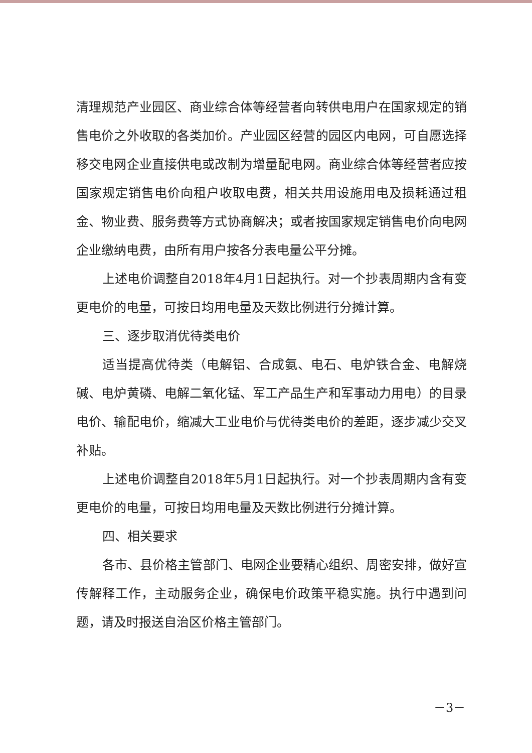清理规范产业园区、商业综合体等经营者向转供电用户在国家规定的销售电价之外收取的各类加价。产业园区经营的园区内电网，可自愿选择移交电网企业直接供电或改制为增量配电网。商业综合体等经营者应按国家规定销售电价向租户收取电费，相关共用设施用电及损耗通过租金、物业费、服务费等方式协商解决；或者按国家规定销售电价向电网企业缴纳电费，由所有用户按各分表电量公平分摊。
上述电价调整自2018年4月1日起执行。对一个抄表周期内含有变更电价的电量，可按日均用电量及天数比例进行分摊计算。
三、逐步取消优待类电价
适当提高优待类（电解铝、合成氨、电石、电炉铁合金、电解烧碱、电炉黄磷、电解二氧化锰、军工产品生产和军事动力用电）的目录电价、输配电价，缩减大工业电价与优待类电价的差距，逐步减少交叉补贴。
上述电价调整自2018年5月1日起执行。对一个抄表周期内含有变更电价的电量，可按日均用电量及天数比例进行分摊计算。
四、相关要求
各市、县价格主管部门、电网企业要精心组织、周密安排，做好宣传解释工作，主动服务企业，确保电价政策平稳实施。执行中遇到问题，请及时报送自治区价格主管部门。
－3－